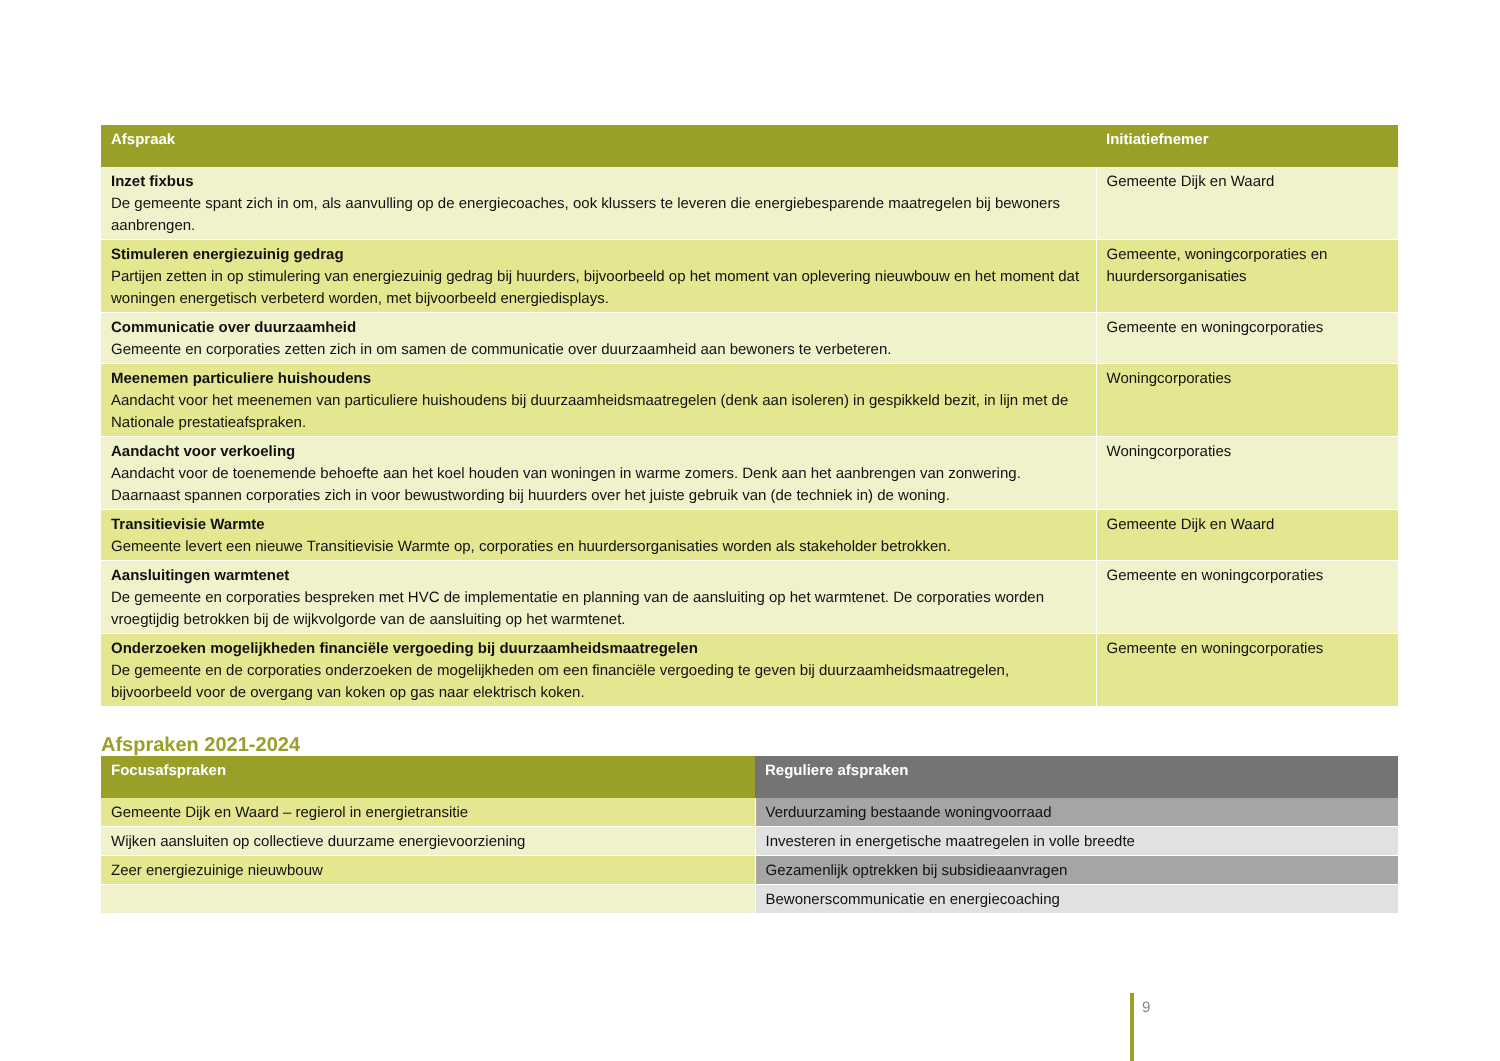| Afspraak | Initiatiefnemer |
| --- | --- |
| Inzet fixbus De gemeente spant zich in om, als aanvulling op de energiecoaches, ook klussers te leveren die energiebesparende maatregelen bij bewoners aanbrengen. | Gemeente Dijk en Waard |
| Stimuleren energiezuinig gedrag Partijen zetten in op stimulering van energiezuinig gedrag bij huurders, bijvoorbeeld op het moment van oplevering nieuwbouw en het moment dat woningen energetisch verbeterd worden, met bijvoorbeeld energiedisplays. | Gemeente, woningcorporaties en huurdersorganisaties |
| Communicatie over duurzaamheid Gemeente en corporaties zetten zich in om samen de communicatie over duurzaamheid aan bewoners te verbeteren. | Gemeente en woningcorporaties |
| Meenemen particuliere huishoudens Aandacht voor het meenemen van particuliere huishoudens bij duurzaamheidsmaatregelen (denk aan isoleren) in gespikkeld bezit, in lijn met de Nationale prestatieafspraken. | Woningcorporaties |
| Aandacht voor verkoeling Aandacht voor de toenemende behoefte aan het koel houden van woningen in warme zomers. Denk aan het aanbrengen van zonwering. Daarnaast spannen corporaties zich in voor bewustwording bij huurders over het juiste gebruik van (de techniek in) de woning. | Woningcorporaties |
| Transitievisie Warmte Gemeente levert een nieuwe Transitievisie Warmte op, corporaties en huurdersorganisaties worden als stakeholder betrokken. | Gemeente Dijk en Waard |
| Aansluitingen warmtenet De gemeente en corporaties bespreken met HVC de implementatie en planning van de aansluiting op het warmtenet. De corporaties worden vroegtijdig betrokken bij de wijkvolgorde van de aansluiting op het warmtenet. | Gemeente en woningcorporaties |
| Onderzoeken mogelijkheden financiële vergoeding bij duurzaamheidsmaatregelen De gemeente en de corporaties onderzoeken de mogelijkheden om een financiële vergoeding te geven bij duurzaamheidsmaatregelen, bijvoorbeeld voor de overgang van koken op gas naar elektrisch koken. | Gemeente en woningcorporaties |
Afspraken 2021-2024
| Focusafspraken | Reguliere afspraken |
| --- | --- |
| Gemeente Dijk en Waard – regierol in energietransitie | Verduurzaming bestaande woningvoorraad |
| Wijken aansluiten op collectieve duurzame energievoorziening | Investeren in energetische maatregelen in volle breedte |
| Zeer energiezuinige nieuwbouw | Gezamenlijk optrekken bij subsidieaanvragen |
| | Bewonerscommunicatie en energiecoaching |
9